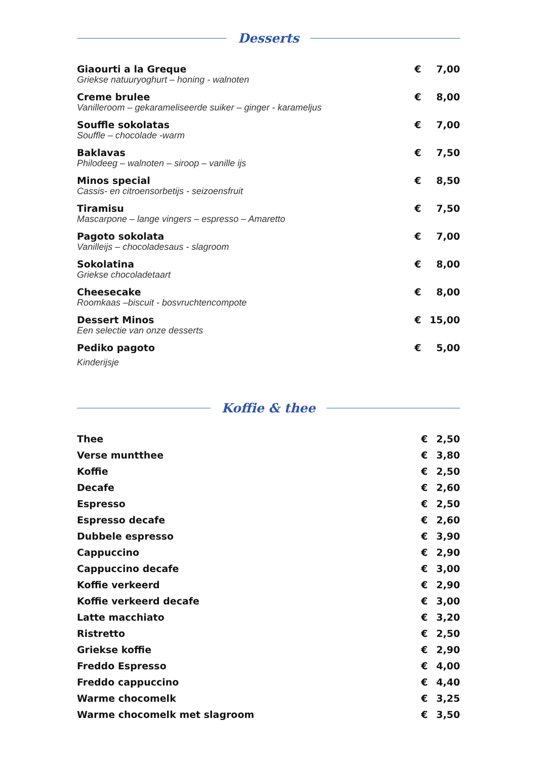Desserts
| Giaourti a la Greque Griekse natuuryoghurt – honing - walnoten | € | 7,00 |
| Creme brulee Vanilleroom – gekarameliseerde suiker – ginger - karameljus | € | 8,00 |
| Souffle sokolatas Souffle – chocolade -warm | € | 7,00 |
| Baklavas Philodeeg – walnoten – siroop – vanille ijs | € | 7,50 |
| Minos special Cassis- en citroensorbetijs - seizoensfruit | € | 8,50 |
| Tiramisu Mascarpone – lange vingers – espresso – Amaretto | € | 7,50 |
| Pagoto sokolata Vanilleijs – chocoladesaus - slagroom | € | 7,00 |
| Sokolatina Griekse chocoladetaart | € | 8,00 |
| Cheesecake Roomkaas –biscuit - bosvruchtencompote | € | 8,00 |
| Dessert Minos Een selectie van onze desserts | € | 15,00 |
| Pediko pagoto Kinderijsje | € | 5,00 |
Koffie & thee
| Thee | € | 2,50 |
| Verse muntthee | € | 3,80 |
| Koffie | € | 2,50 |
| Decafe | € | 2,60 |
| Espresso | € | 2,50 |
| Espresso decafe | € | 2,60 |
| Dubbele espresso | € | 3,90 |
| Cappuccino | € | 2,90 |
| Cappuccino decafe | € | 3,00 |
| Koffie verkeerd | € | 2,90 |
| Koffie verkeerd decafe | € | 3,00 |
| Latte macchiato | € | 3,20 |
| Ristretto | € | 2,50 |
| Griekse koffie | € | 2,90 |
| Freddo Espresso | € | 4,00 |
| Freddo cappuccino | € | 4,40 |
| Warme chocomelk | € | 3,25 |
| Warme chocomelk met slagroom | € | 3,50 |